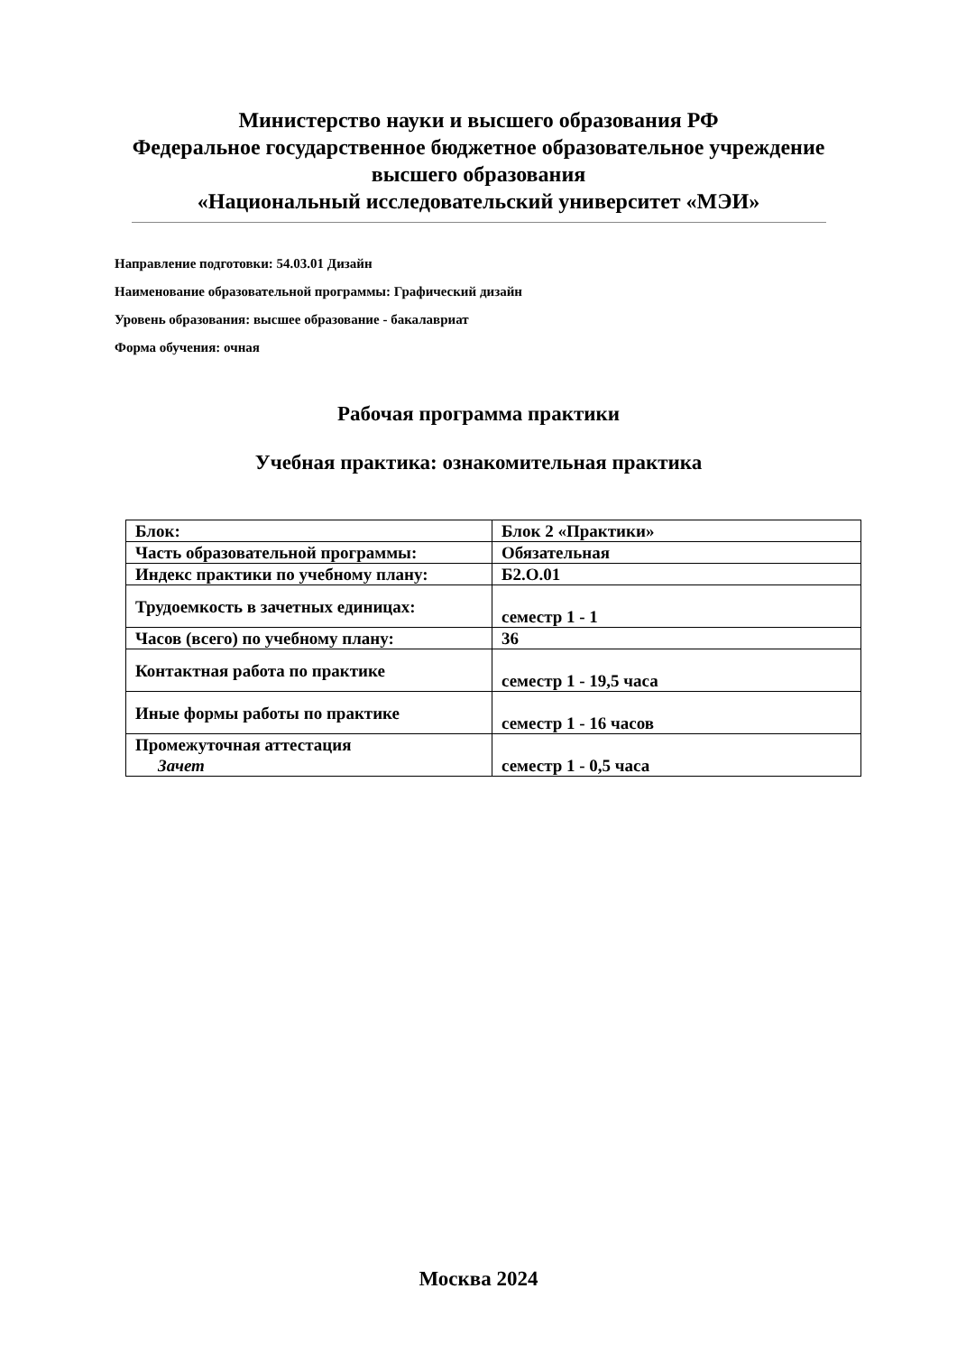Министерство науки и высшего образования РФ
Федеральное государственное бюджетное образовательное учреждение
высшего образования
«Национальный исследовательский университет «МЭИ»
Направление подготовки: 54.03.01 Дизайн
Наименование образовательной программы: Графический дизайн
Уровень образования: высшее образование - бакалавриат
Форма обучения: очная
Рабочая программа практики
Учебная практика: ознакомительная практика
| Блок: | Блок 2 «Практики» |
| Часть образовательной программы: | Обязательная |
| Индекс практики по учебному плану: | Б2.О.01 |
| Трудоемкость в зачетных единицах: | семестр 1 - 1 |
| Часов (всего) по учебному плану: | 36 |
| Контактная работа по практике | семестр 1 - 19,5 часа |
| Иные формы работы по практике | семестр 1 - 16 часов |
| Промежуточная аттестация Зачет | семестр 1 - 0,5 часа |
Москва 2024